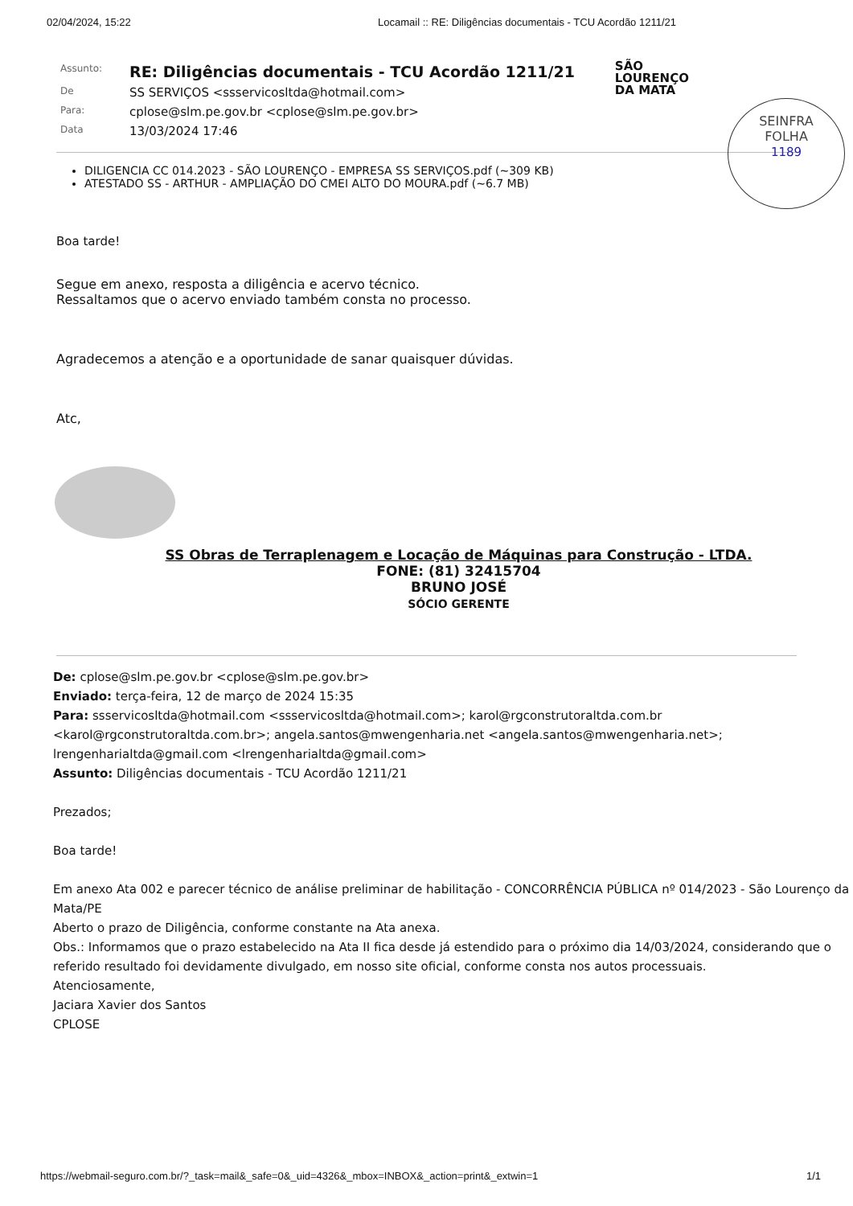02/04/2024, 15:22 Locamail :: RE: Diligências documentais - TCU Acordão 1211/21
| Assunto: | RE: Diligências documentais - TCU Acordão 1211/21 |
| De | SS SERVIÇOS <ssservicosltda@hotmail.com> |
| Para: | cplose@slm.pe.gov.br <cplose@slm.pe.gov.br> |
| Data | 13/03/2024 17:46 |
SÃO
LOURENÇO
DA MATA
SEINFRA
FOLHA
1189
DILIGENCIA CC 014.2023 - SÃO LOURENÇO - EMPRESA SS SERVIÇOS.pdf (~309 KB)
ATESTADO SS - ARTHUR - AMPLIAÇÃO DO CMEI ALTO DO MOURA.pdf (~6.7 MB)
Boa tarde!
Segue em anexo, resposta a diligência e acervo técnico.
Ressaltamos que o acervo enviado também consta no processo.
Agradecemos a atenção e a oportunidade de sanar quaisquer dúvidas.
Atc,
SS Obras de Terraplenagem e Locação de Máquinas para Construção - LTDA.
FONE: (81) 32415704
BRUNO JOSÉ
SÓCIO GERENTE
De: cplose@slm.pe.gov.br <cplose@slm.pe.gov.br>
Enviado: terça-feira, 12 de março de 2024 15:35
Para: ssservicosltda@hotmail.com <ssservicosltda@hotmail.com>; karol@rgconstrutoraltda.com.br <karol@rgconstrutoraltda.com.br>; angela.santos@mwengenharia.net <angela.santos@mwengenharia.net>; lrengenharialtda@gmail.com <lrengenharialtda@gmail.com>
Assunto: Diligências documentais - TCU Acordão 1211/21
Prezados;
Boa tarde!
Em anexo Ata 002 e parecer técnico de análise preliminar de habilitação - CONCORRÊNCIA PÚBLICA nº 014/2023 - São Lourenço da Mata/PE
Aberto o prazo de Diligência, conforme constante na Ata anexa.
Obs.: Informamos que o prazo estabelecido na Ata II fica desde já estendido para o próximo dia 14/03/2024, considerando que o referido resultado foi devidamente divulgado, em nosso site oficial, conforme consta nos autos processuais.
Atenciosamente,
Jaciara Xavier dos Santos
CPLOSE
https://webmail-seguro.com.br/?_task=mail&_safe=0&_uid=4326&_mbox=INBOX&_action=print&_extwin=1 1/1